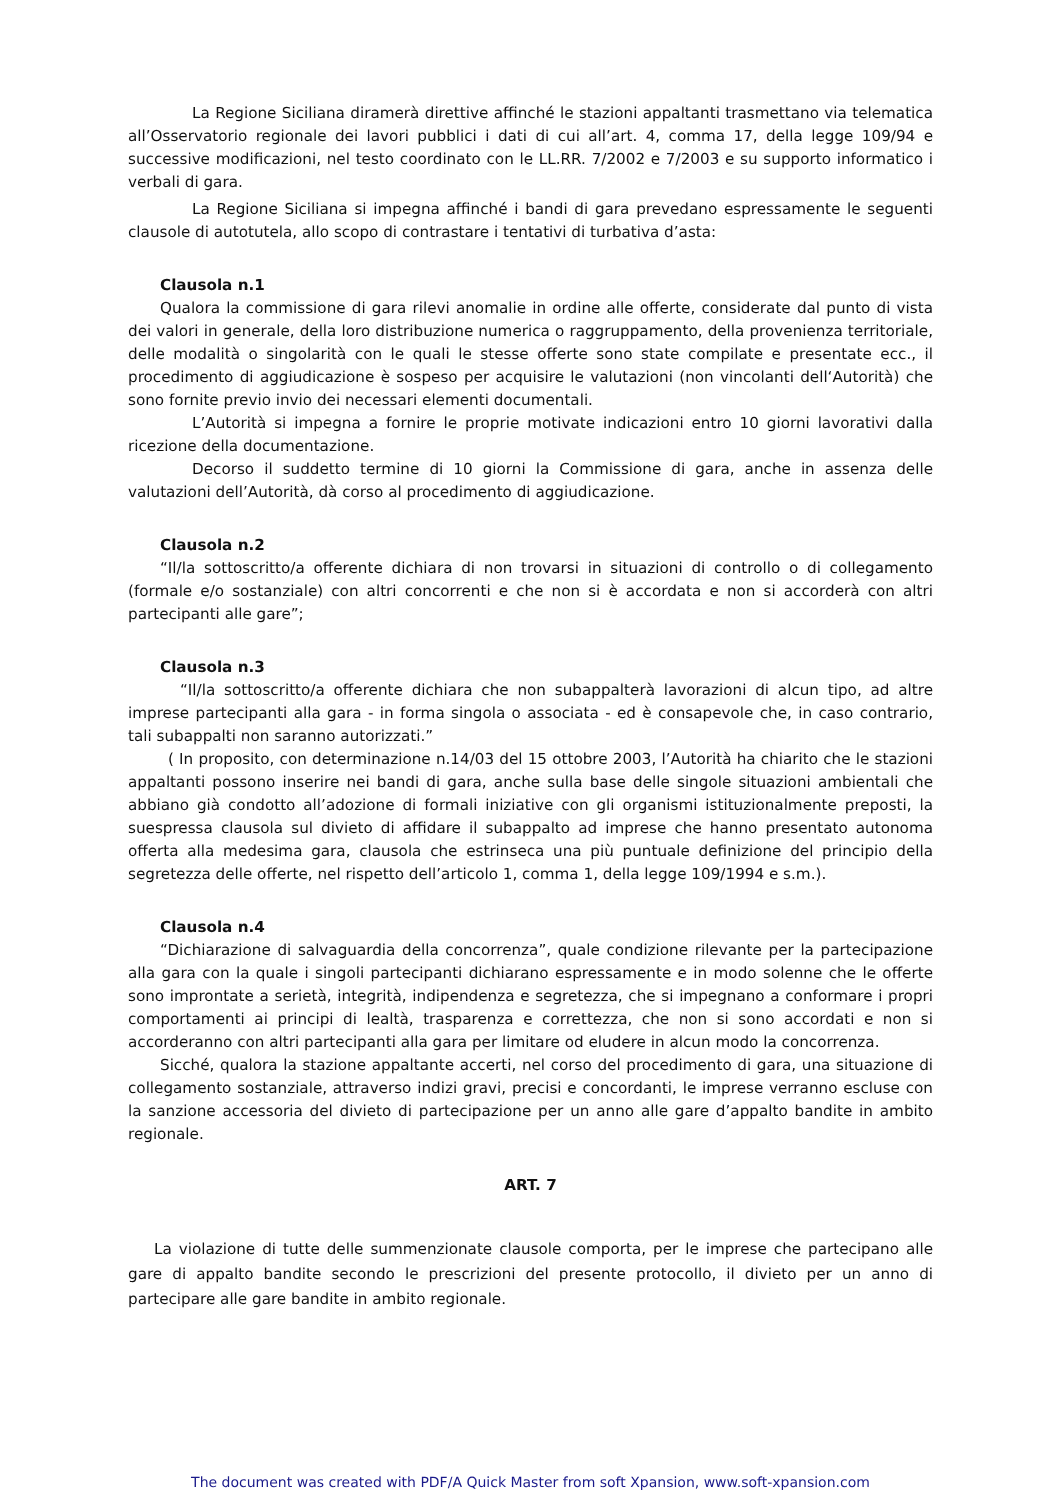La Regione Siciliana diramerà direttive affinché le stazioni appaltanti trasmettano via telematica all’Osservatorio regionale dei lavori pubblici i dati di cui all’art. 4, comma 17, della legge 109/94 e successive modificazioni, nel testo coordinato con le LL.RR. 7/2002 e 7/2003 e su supporto informatico i verbali di gara.
La Regione Siciliana si impegna affinché i bandi di gara prevedano espressamente le seguenti clausole di autotutela, allo scopo di contrastare i tentativi di turbativa d’asta:
Clausola n.1
Qualora la commissione di gara rilevi anomalie in ordine alle offerte, considerate dal punto di vista dei valori in generale, della loro distribuzione numerica o raggruppamento, della provenienza territoriale, delle modalità o singolarità con le quali le stesse offerte sono state compilate e presentate ecc., il procedimento di aggiudicazione è sospeso per acquisire le valutazioni (non vincolanti dell‘Autorità) che sono fornite previo invio dei necessari elementi documentali.
L’Autorità si impegna a fornire le proprie motivate indicazioni entro 10 giorni lavorativi dalla ricezione della documentazione.
Decorso il suddetto termine di 10 giorni la Commissione di gara, anche in assenza delle valutazioni dell’Autorità, dà corso al procedimento di aggiudicazione.
Clausola n.2
“Il/la sottoscritto/a offerente dichiara di non trovarsi in situazioni di controllo o di collegamento (formale e/o sostanziale) con altri concorrenti e che non si è accordata e non si accorderà con altri partecipanti alle gare”;
Clausola n.3
“Il/la sottoscritto/a offerente dichiara che non subappalterà lavorazioni di alcun tipo, ad altre imprese partecipanti alla gara - in forma singola o associata - ed è consapevole che, in caso contrario, tali subappalti non saranno autorizzati.”
( In proposito, con determinazione n.14/03 del 15 ottobre 2003, l’Autorità ha chiarito che le stazioni appaltanti possono inserire nei bandi di gara, anche sulla base delle singole situazioni ambientali che abbiano già condotto all’adozione di formali iniziative con gli organismi istituzionalmente preposti, la suespressa clausola sul divieto di affidare il subappalto ad imprese che hanno presentato autonoma offerta alla medesima gara, clausola che estrinseca una più puntuale definizione del principio della segretezza delle offerte, nel rispetto dell’articolo 1, comma 1, della legge 109/1994 e s.m.).
Clausola n.4
“Dichiarazione di salvaguardia della concorrenza”, quale condizione rilevante per la partecipazione alla gara con la quale i singoli partecipanti dichiarano espressamente e in modo solenne che le offerte sono improntate a serietà, integrità, indipendenza e segretezza, che si impegnano a conformare i propri comportamenti ai principi di lealtà, trasparenza e correttezza, che non si sono accordati e non si accorderanno con altri partecipanti alla gara per limitare od eludere in alcun modo la concorrenza.
Sicché, qualora la stazione appaltante accerti, nel corso del procedimento di gara, una situazione di collegamento sostanziale, attraverso indizi gravi, precisi e concordanti, le imprese verranno escluse con la sanzione accessoria del divieto di partecipazione per un anno alle gare d’appalto bandite in ambito regionale.
ART. 7
La violazione di tutte delle summenzionate clausole comporta, per le imprese che partecipano alle gare di appalto bandite secondo le prescrizioni del presente protocollo, il divieto per un anno di partecipare alle gare bandite in ambito regionale.
The document was created with PDF/A Quick Master from soft Xpansion, www.soft-xpansion.com